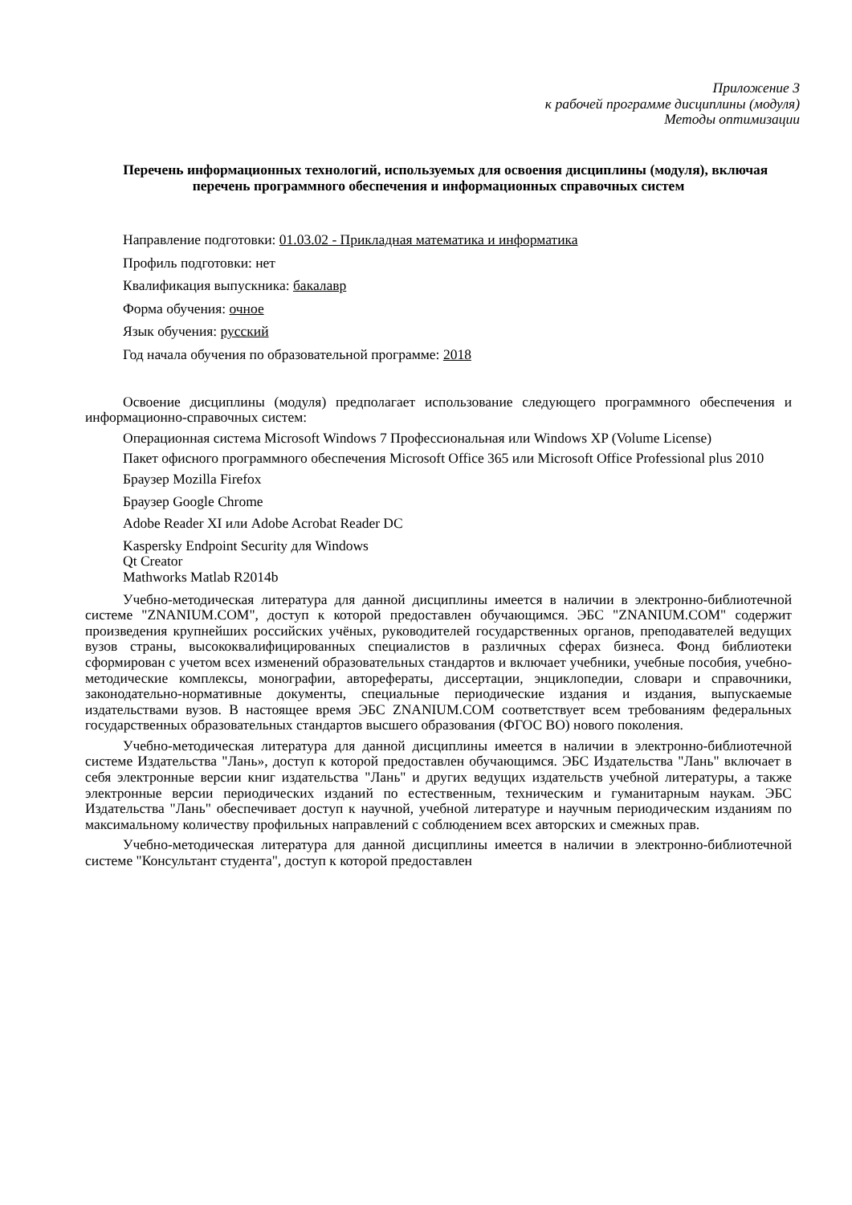Приложение 3
к рабочей программе дисциплины (модуля)
Методы оптимизации
Перечень информационных технологий, используемых для освоения дисциплины (модуля), включая перечень программного обеспечения и информационных справочных систем
Направление подготовки: 01.03.02 - Прикладная математика и информатика
Профиль подготовки: нет
Квалификация выпускника: бакалавр
Форма обучения: очное
Язык обучения: русский
Год начала обучения по образовательной программе: 2018
Освоение дисциплины (модуля) предполагает использование следующего программного обеспечения и информационно-справочных систем:
Операционная система Microsoft Windows 7 Профессиональная или Windows XP (Volume License)
Пакет офисного программного обеспечения Microsoft Office 365 или Microsoft Office Professional plus 2010
Браузер Mozilla Firefox
Браузер Google Chrome
Adobe Reader XI или Adobe Acrobat Reader DC
Kaspersky Endpoint Security для Windows
Qt Creator
Mathworks Matlab R2014b
Учебно-методическая литература для данной дисциплины имеется в наличии в электронно-библиотечной системе "ZNANIUM.COM", доступ к которой предоставлен обучающимся. ЭБС "ZNANIUM.COM" содержит произведения крупнейших российских учёных, руководителей государственных органов, преподавателей ведущих вузов страны, высококвалифицированных специалистов в различных сферах бизнеса. Фонд библиотеки сформирован с учетом всех изменений образовательных стандартов и включает учебники, учебные пособия, учебно-методические комплексы, монографии, авторефераты, диссертации, энциклопедии, словари и справочники, законодательно-нормативные документы, специальные периодические издания и издания, выпускаемые издательствами вузов. В настоящее время ЭБС ZNANIUM.COM соответствует всем требованиям федеральных государственных образовательных стандартов высшего образования (ФГОС ВО) нового поколения.
Учебно-методическая литература для данной дисциплины имеется в наличии в электронно-библиотечной системе Издательства "Лань», доступ к которой предоставлен обучающимся. ЭБС Издательства "Лань" включает в себя электронные версии книг издательства "Лань" и других ведущих издательств учебной литературы, а также электронные версии периодических изданий по естественным, техническим и гуманитарным наукам. ЭБС Издательства "Лань" обеспечивает доступ к научной, учебной литературе и научным периодическим изданиям по максимальному количеству профильных направлений с соблюдением всех авторских и смежных прав.
Учебно-методическая литература для данной дисциплины имеется в наличии в электронно-библиотечной системе "Консультант студента", доступ к которой предоставлен